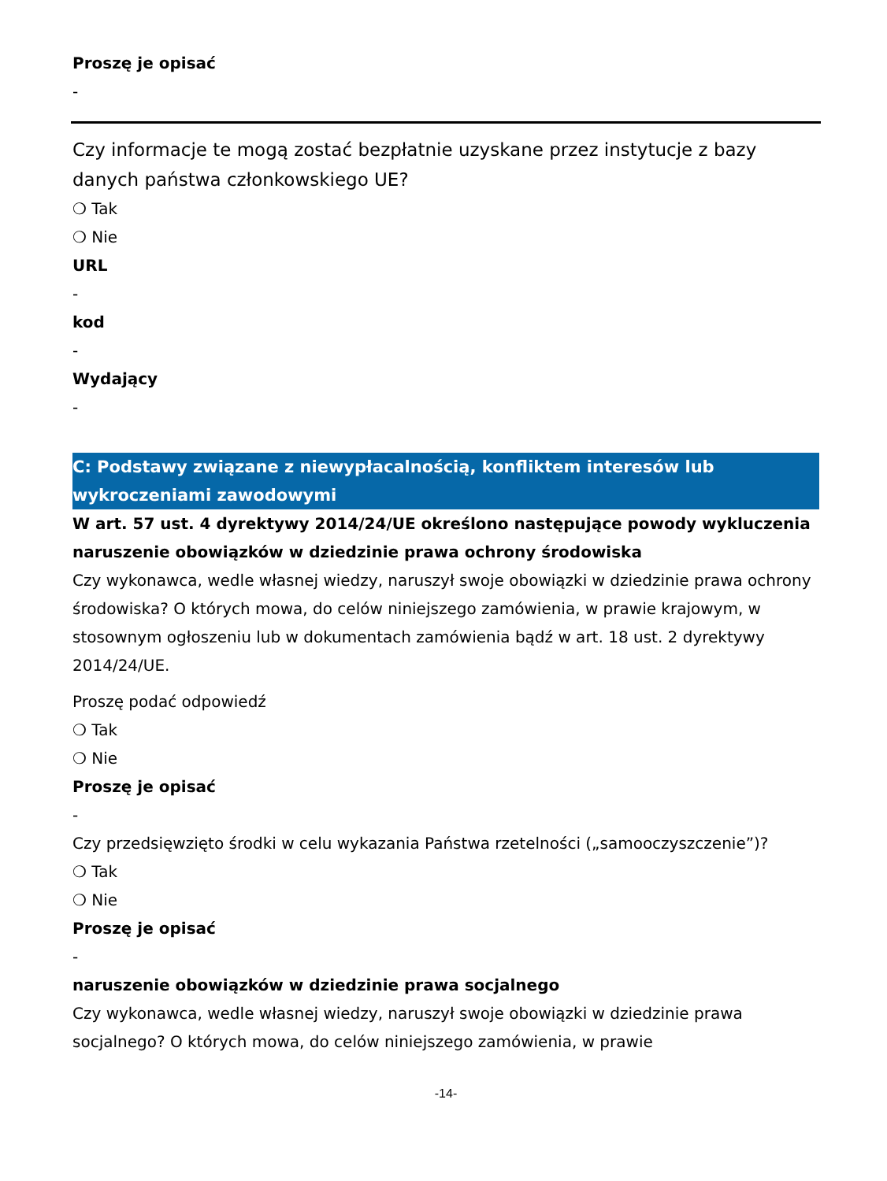Proszę je opisać
-
Czy informacje te mogą zostać bezpłatnie uzyskane przez instytucje z bazy danych państwa członkowskiego UE?
❍ Tak
❍ Nie
URL
-
kod
-
Wydający
-
C: Podstawy związane z niewypłacalnością, konfliktem interesów lub wykroczeniami zawodowymi
W art. 57 ust. 4 dyrektywy 2014/24/UE określono następujące powody wykluczenia
naruszenie obowiązków w dziedzinie prawa ochrony środowiska
Czy wykonawca, wedle własnej wiedzy, naruszył swoje obowiązki w dziedzinie prawa ochrony środowiska? O których mowa, do celów niniejszego zamówienia, w prawie krajowym, w stosownym ogłoszeniu lub w dokumentach zamówienia bądź w art. 18 ust. 2 dyrektywy 2014/24/UE.
Proszę podać odpowiedź
❍ Tak
❍ Nie
Proszę je opisać
-
Czy przedsięwzięto środki w celu wykazania Państwa rzetelności („samooczyszczenie”)?
❍ Tak
❍ Nie
Proszę je opisać
-
naruszenie obowiązków w dziedzinie prawa socjalnego
Czy wykonawca, wedle własnej wiedzy, naruszył swoje obowiązki w dziedzinie prawa socjalnego? O których mowa, do celów niniejszego zamówienia, w prawie
-14-